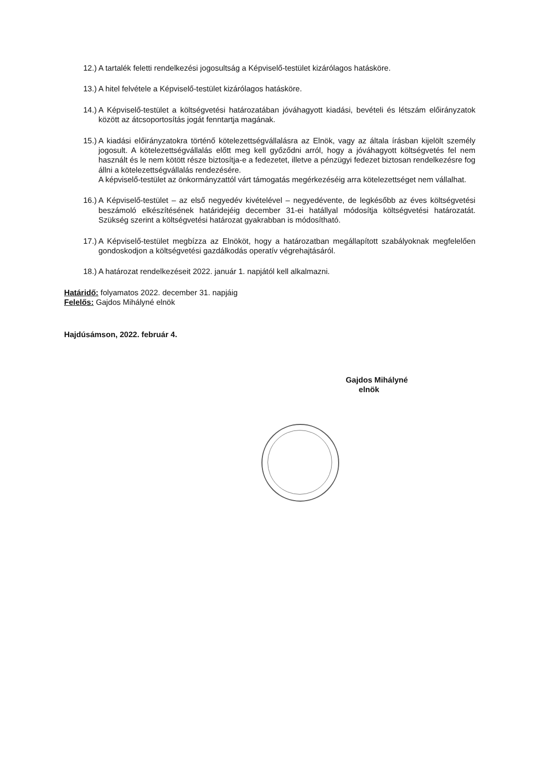12.) A tartalék feletti rendelkezési jogosultság a Képviselő-testület kizárólagos hatásköre.
13.) A hitel felvétele a Képviselő-testület kizárólagos hatásköre.
14.) A Képviselő-testület a költségvetési határozatában jóváhagyott kiadási, bevételi és létszám előirányzatok között az átcsoportosítás jogát fenntartja magának.
15.) A kiadási előirányzatokra történő kötelezettségvállalásra az Elnök, vagy az általa írásban kijelölt személy jogosult. A kötelezettségvállalás előtt meg kell győződni arról, hogy a jóváhagyott költségvetés fel nem használt és le nem kötött része biztosítja-e a fedezetet, illetve a pénzügyi fedezet biztosan rendelkezésre fog állni a kötelezettségvállalás rendezésére.
A képviselő-testület az önkormányzattól várt támogatás megérkezéséig arra kötelezettséget nem vállalhat.
16.) A Képviselő-testület – az első negyedév kivételével – negyedévente, de legkésőbb az éves költségvetési beszámoló elkészítésének határidejéig december 31-ei hatállyal módosítja költségvetési határozatát. Szükség szerint a költségvetési határozat gyakrabban is módosítható.
17.) A Képviselő-testület megbízza az Elnököt, hogy a határozatban megállapított szabályoknak megfelelően gondoskodjon a költségvetési gazdálkodás operatív végrehajtásáról.
18.) A határozat rendelkezéseit 2022. január 1. napjától kell alkalmazni.
Határidő: folyamatos 2022. december 31. napjáig
Felelős: Gajdos Mihályné elnök
Hajdúsámson, 2022. február 4.
Gajdos Mihályné
elnök